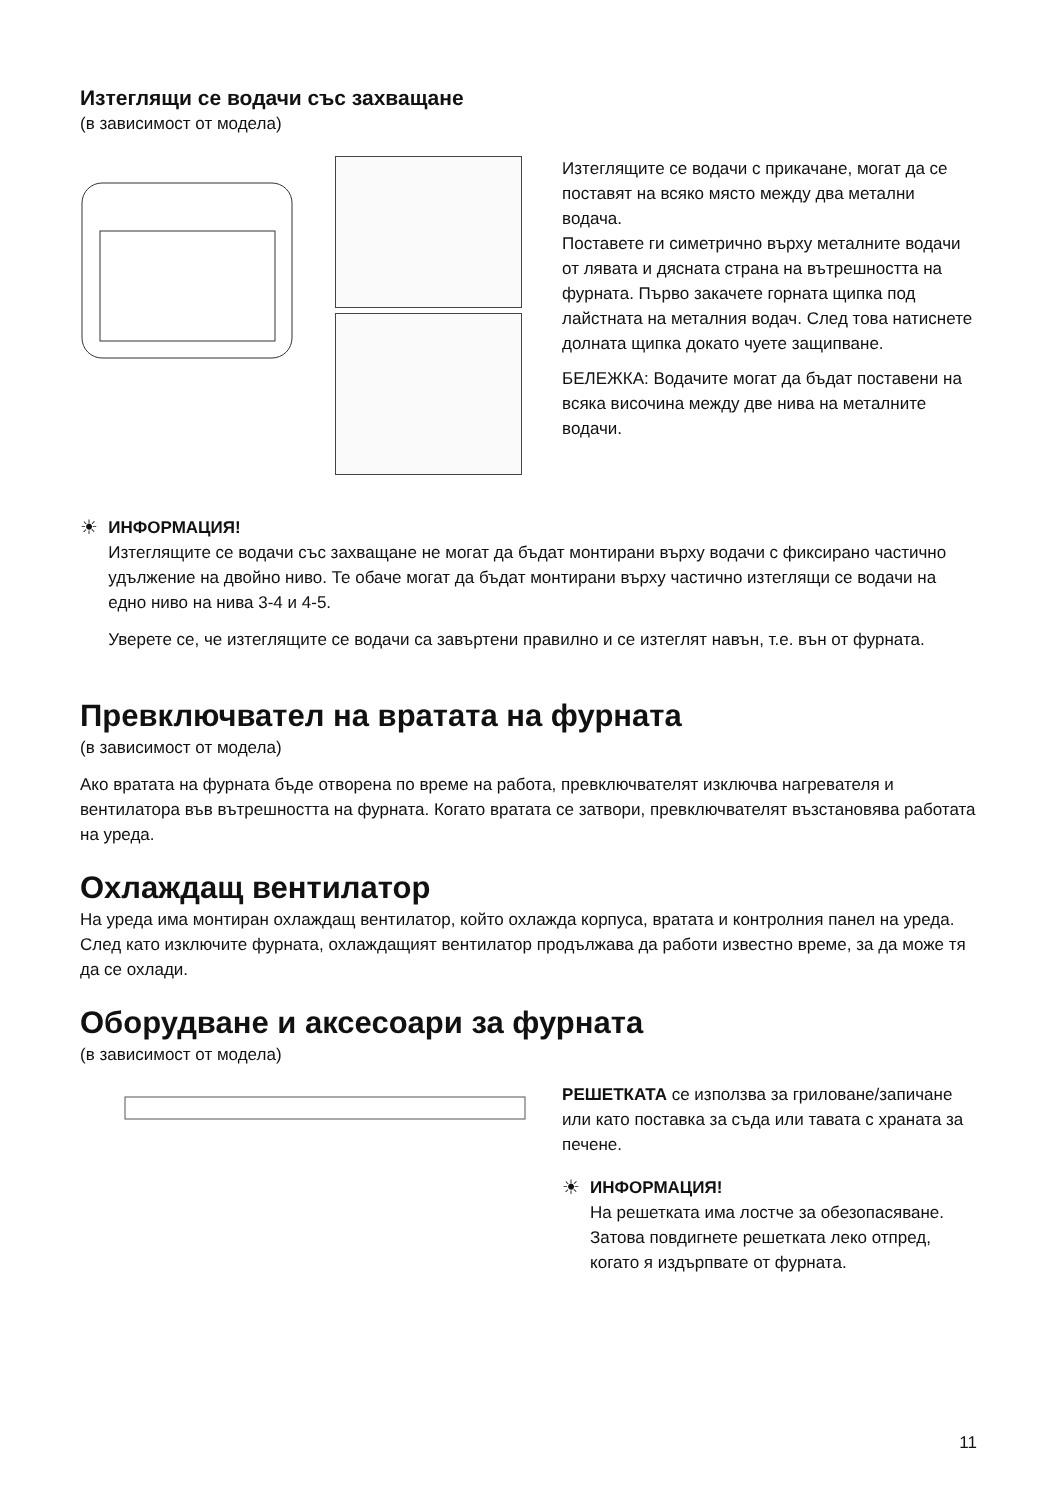Изтеглящи се водачи със захващане
(в зависимост от модела)
Изтеглящите се водачи с прикачане, могат да се поставят на всяко място между два метални водача.
Поставете ги симетрично върху металните водачи от лявата и дясната страна на вътрешността на фурната. Първо закачете горната щипка под лайстната на металния водач. След това натиснете долната щипка докато чуете защипване.
БЕЛЕЖКА: Водачите могат да бъдат поставени на всяка височина между две нива на металните водачи.
☀
ИНФОРМАЦИЯ!
Изтеглящите се водачи със захващане не могат да бъдат монтирани върху водачи с фиксирано частично удължение на двойно ниво. Те обаче могат да бъдат монтирани върху частично изтеглящи се водачи на едно ниво на нива 3-4 и 4-5.
Уверете се, че изтеглящите се водачи са завъртени правилно и се изтеглят навън, т.е. вън от фурната.
Превключвател на вратата на фурната
(в зависимост от модела)
Ако вратата на фурната бъде отворена по време на работа, превключвателят изключва нагревателя и вентилатора във вътрешността на фурната. Когато вратата се затвори, превключвателят възстановява работата на уреда.
Охлаждащ вентилатор
На уреда има монтиран охлаждащ вентилатор, който охлажда корпуса, вратата и контролния панел на уреда. След като изключите фурната, охлаждащият вентилатор продължава да работи известно време, за да може тя да се охлади.
Оборудване и аксесоари за фурната
(в зависимост от модела)
РЕШЕТКАТА се използва за гриловане/запичане или като поставка за съда или тавата с храната за печене.
☀
ИНФОРМАЦИЯ!
На решетката има лостче за обезопасяване. Затова повдигнете решетката леко отпред, когато я издърпвате от фурната.
11